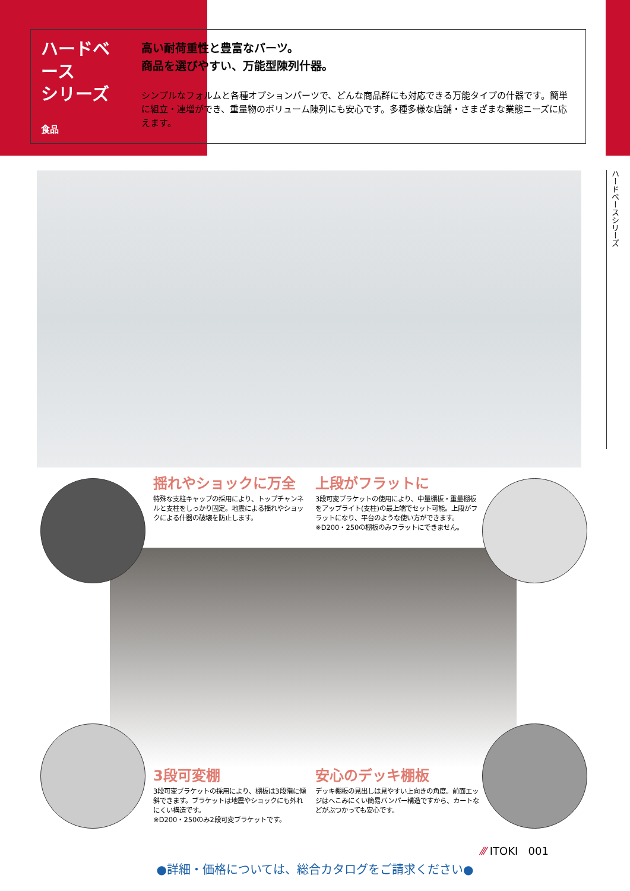ハードベース
シリーズ
食品
高い耐荷重性と豊富なパーツ。
商品を選びやすい、万能型陳列什器。
シンプルなフォルムと各種オプションパーツで、どんな商品群にも対応できる万能タイプの什器です。簡単に組立・連増ができ、重量物のボリューム陳列にも安心です。多種多様な店舗・さまざまな業態ニーズに応えます。
ハードベースシリーズ
揺れやショックに万全
特殊な支柱キャップの採用により、トップチャンネルと支柱をしっかり固定。地震による揺れやショックによる什器の破壊を防止します。
上段がフラットに
3段可変ブラケットの使用により、中量棚板・重量棚板をアップライト(支柱)の最上端でセット可能。上段がフラットになり、平台のような使い方ができます。
※D200・250の棚板のみフラットにできません。
3段可変棚
3段可変ブラケットの採用により、棚板は3段階に傾斜できます。ブラケットは地震やショックにも外れにくい構造です。
※D200・250のみ2段可変ブラケットです。
安心のデッキ棚板
デッキ棚板の見出しは見やすい上向きの角度。前面エッジはへこみにくい簡易バンパー構造ですから、カートなどがぶつかっても安心です。
⁄⁄⁄ ITOKI 001
●詳細・価格については、総合カタログをご請求ください●